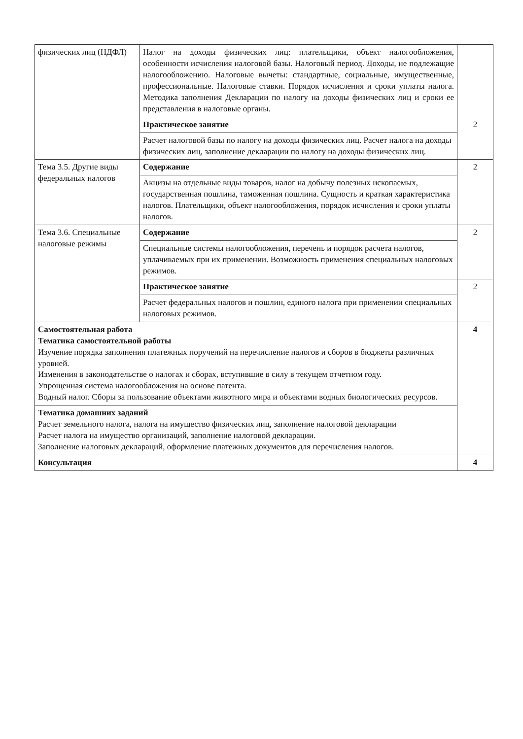| физических лиц (НДФЛ) | Налог на доходы физических лиц: плательщики, объект налогообложения, особенности исчисления налоговой базы. Налоговый период. Доходы, не подлежащие налогообложению. Налоговые вычеты: стандартные, социальные, имущественные, профессиональные. Налоговые ставки. Порядок исчисления и сроки уплаты налога. Методика заполнения Декларации по налогу на доходы физических лиц и сроки ее представления в налоговые органы. | |
| | Практическое занятие | 2 |
| | Расчет налоговой базы по налогу на доходы физических лиц. Расчет налога на доходы физических лиц, заполнение декларации по налогу на доходы физических лиц. | |
| Тема 3.5. Другие виды федеральных налогов | Содержание | 2 |
| | Акцизы на отдельные виды товаров, налог на добычу полезных ископаемых, государственная пошлина, таможенная пошлина. Сущность и краткая характеристика налогов. Плательщики, объект налогообложения, порядок исчисления и сроки уплаты налогов. | |
| Тема 3.6. Специальные налоговые режимы | Содержание | 2 |
| | Специальные системы налогообложения, перечень и порядок расчета налогов, уплачиваемых при их применении. Возможность применения специальных налоговых режимов. | |
| | Практическое занятие | 2 |
| | Расчет федеральных налогов и пошлин, единого налога при применении специальных налоговых режимов. | |
| Самостоятельная работа Тематика самостоятельной работы Изучение порядка заполнения платежных поручений на перечисление налогов и сборов в бюджеты различных уровней. Изменения в законодательстве о налогах и сборах, вступившие в силу в текущем отчетном году. Упрощенная система налогообложения на основе патента. Водный налог. Сборы за пользование объектами животного мира и объектами водных биологических ресурсов. | | 4 |
| Тематика домашних заданий Расчет земельного налога, налога на имущество физических лиц, заполнение налоговой декларации Расчет налога на имущество организаций, заполнение налоговой декларации. Заполнение налоговых деклараций, оформление платежных документов для перечисления налогов. | | |
| Консультация | | 4 |